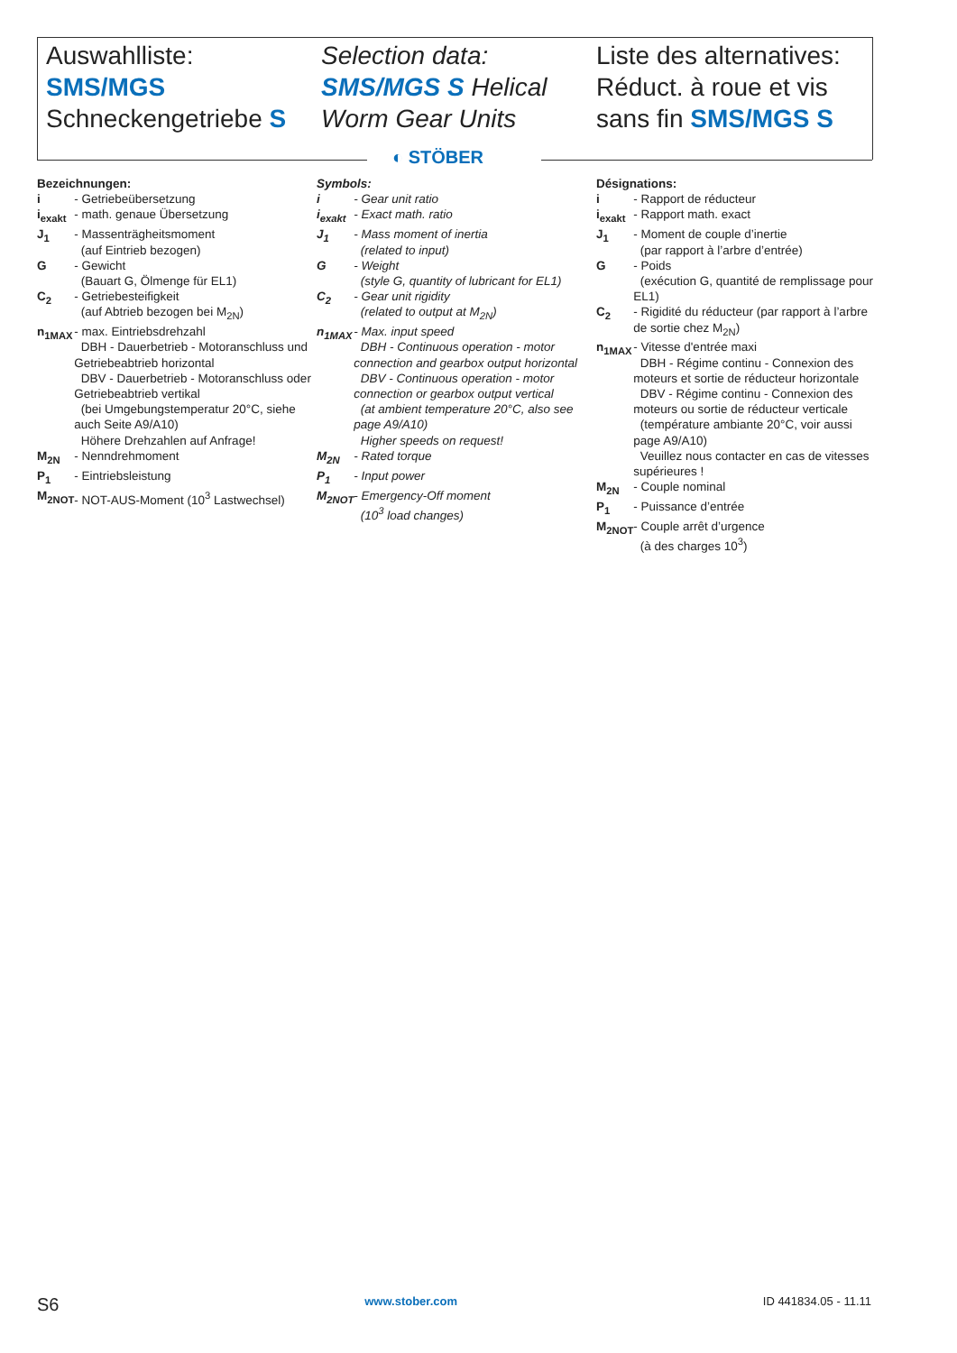Auswahlliste:
SMS/MGS
Schneckengetriebe S
Selection data:
SMS/MGS S Helical
Worm Gear Units
Liste des alternatives:
Réduct. à roue et vis
sans fin SMS/MGS S
◐ STÖBER
Bezeichnungen:
| i | - Getriebeübersetzung |
| i<sub>exakt</sub> | - math. genaue Übersetzung |
| J<sub>1</sub> | - Massenträgheitsmoment (auf Eintrieb bezogen) |
| G | - Gewicht (Bauart G, Ölmenge für EL1) |
| C<sub>2</sub> | - Getriebesteifigkeit (auf Abtrieb bezogen bei M<sub>2N</sub>) |
| n<sub>1MAX</sub> | - max. Eintriebsdrehzahl DBH - Dauerbetrieb - Motoranschluss und Getriebeabtrieb horizontal DBV - Dauerbetrieb - Motoranschluss oder Getriebeabtrieb vertikal (bei Umgebungstemperatur 20°C, siehe auch Seite A9/A10) Höhere Drehzahlen auf Anfrage! |
| M<sub>2N</sub> | - Nenndrehmoment |
| P<sub>1</sub> | - Eintriebsleistung |
| M<sub>2NOT</sub> | - NOT-AUS-Moment (10<sup>3</sup> Lastwechsel) |
Symbols:
| i | - Gear unit ratio |
| i<sub>exakt</sub> | - Exact math. ratio |
| J<sub>1</sub> | - Mass moment of inertia (related to input) |
| G | - Weight (style G, quantity of lubricant for EL1) |
| C<sub>2</sub> | - Gear unit rigidity (related to output at M<sub>2N</sub>) |
| n<sub>1MAX</sub> | - Max. input speed DBH - Continuous operation - motor connection and gearbox output horizontal DBV - Continuous operation - motor connection or gearbox output vertical (at ambient temperature 20°C, also see page A9/A10) Higher speeds on request! |
| M<sub>2N</sub> | - Rated torque |
| P<sub>1</sub> | - Input power |
| M<sub>2NOT</sub> | - Emergency-Off moment (10<sup>3</sup> load changes) |
Désignations:
| i | - Rapport de réducteur |
| i<sub>exakt</sub> | - Rapport math. exact |
| J<sub>1</sub> | - Moment de couple d’inertie (par rapport à l’arbre d’entrée) |
| G | - Poids (exécution G, quantité de remplissage pour EL1) |
| C<sub>2</sub> | - Rigidité du réducteur (par rapport à l’arbre de sortie chez M<sub>2N</sub>) |
| n<sub>1MAX</sub> | - Vitesse d'entrée maxi DBH - Régime continu - Connexion des moteurs et sortie de réducteur horizontale DBV - Régime continu - Connexion des moteurs ou sortie de réducteur verticale (température ambiante 20°C, voir aussi page A9/A10) Veuillez nous contacter en cas de vitesses supérieures ! |
| M<sub>2N</sub> | - Couple nominal |
| P<sub>1</sub> | - Puissance d’entrée |
| M<sub>2NOT</sub> | - Couple arrêt d’urgence (à des charges 10<sup>3</sup>) |
S6 www.stober.com ID 441834.05 - 11.11